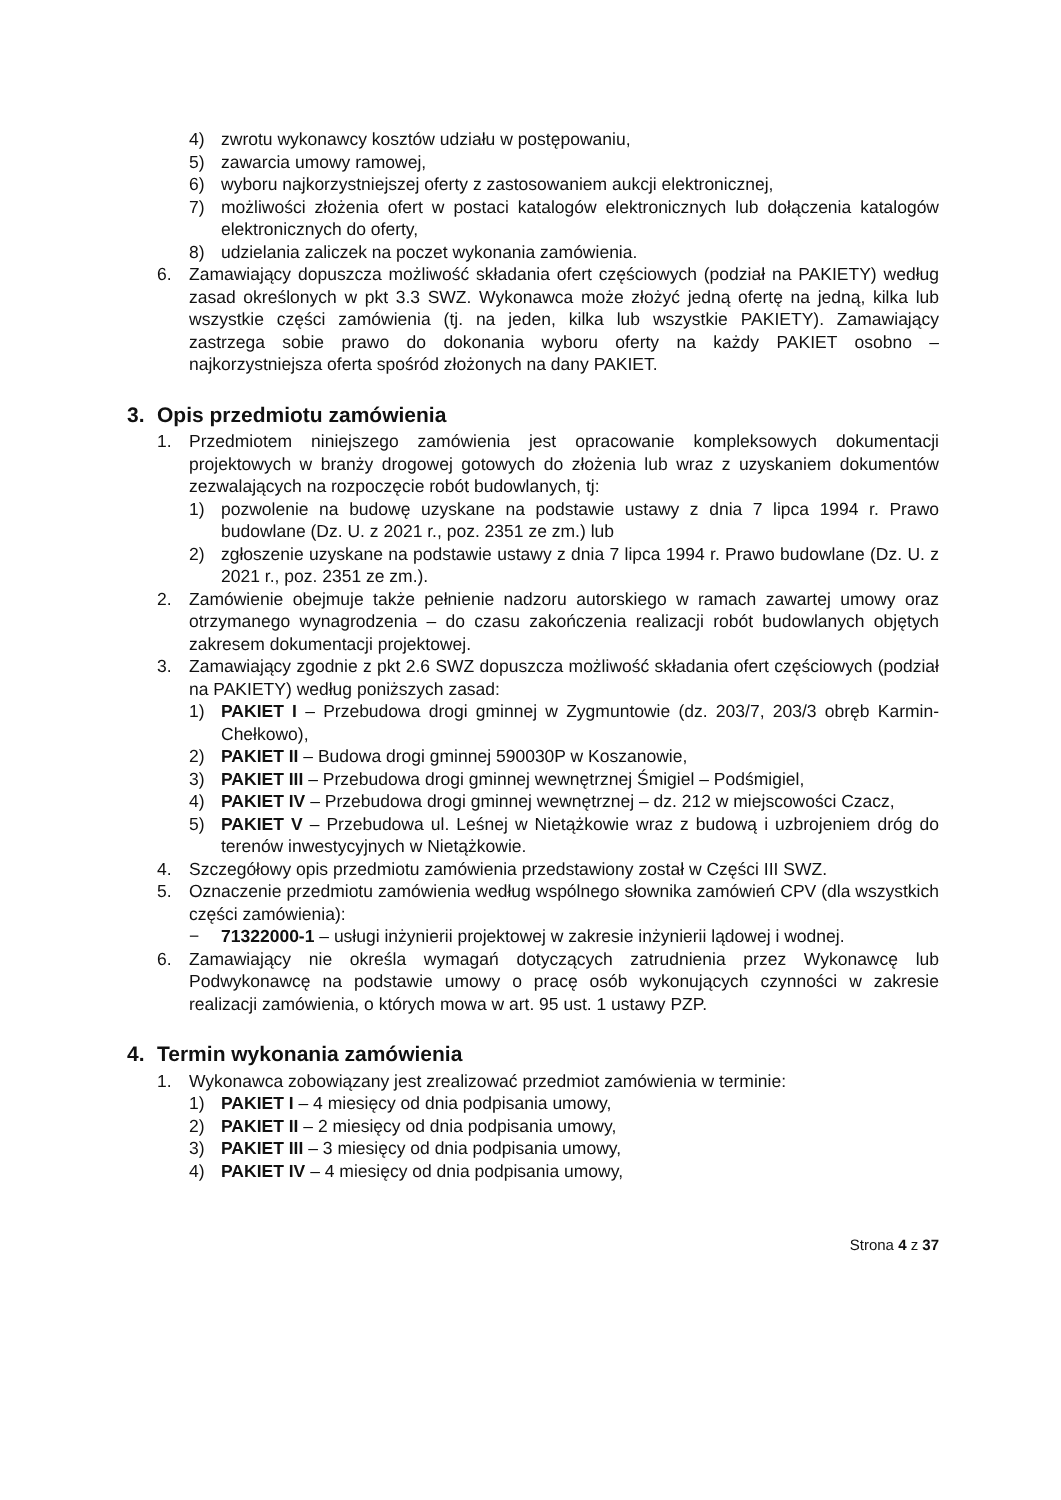4) zwrotu wykonawcy kosztów udziału w postępowaniu,
5) zawarcia umowy ramowej,
6) wyboru najkorzystniejszej oferty z zastosowaniem aukcji elektronicznej,
7) możliwości złożenia ofert w postaci katalogów elektronicznych lub dołączenia katalogów elektronicznych do oferty,
8) udzielania zaliczek na poczet wykonania zamówienia.
6. Zamawiający dopuszcza możliwość składania ofert częściowych (podział na PAKIETY) według zasad określonych w pkt 3.3 SWZ. Wykonawca może złożyć jedną ofertę na jedną, kilka lub wszystkie części zamówienia (tj. na jeden, kilka lub wszystkie PAKIETY). Zamawiający zastrzega sobie prawo do dokonania wyboru oferty na każdy PAKIET osobno – najkorzystniejsza oferta spośród złożonych na dany PAKIET.
3. Opis przedmiotu zamówienia
1. Przedmiotem niniejszego zamówienia jest opracowanie kompleksowych dokumentacji projektowych w branży drogowej gotowych do złożenia lub wraz z uzyskaniem dokumentów zezwalających na rozpoczęcie robót budowlanych, tj:
1) pozwolenie na budowę uzyskane na podstawie ustawy z dnia 7 lipca 1994 r. Prawo budowlane (Dz. U. z 2021 r., poz. 2351 ze zm.) lub
2) zgłoszenie uzyskane na podstawie ustawy z dnia 7 lipca 1994 r. Prawo budowlane (Dz. U. z 2021 r., poz. 2351 ze zm.).
2. Zamówienie obejmuje także pełnienie nadzoru autorskiego w ramach zawartej umowy oraz otrzymanego wynagrodzenia – do czasu zakończenia realizacji robót budowlanych objętych zakresem dokumentacji projektowej.
3. Zamawiający zgodnie z pkt 2.6 SWZ dopuszcza możliwość składania ofert częściowych (podział na PAKIETY) według poniższych zasad:
1) PAKIET I – Przebudowa drogi gminnej w Zygmuntowie (dz. 203/7, 203/3 obręb Karmin-Chełkowo),
2) PAKIET II – Budowa drogi gminnej 590030P w Koszanowie,
3) PAKIET III – Przebudowa drogi gminnej wewnętrznej Śmigiel – Podśmigiel,
4) PAKIET IV – Przebudowa drogi gminnej wewnętrznej – dz. 212 w miejscowości Czacz,
5) PAKIET V – Przebudowa ul. Leśnej w Nietążkowie wraz z budową i uzbrojeniem dróg do terenów inwestycyjnych w Nietążkowie.
4. Szczegółowy opis przedmiotu zamówienia przedstawiony został w Części III SWZ.
5. Oznaczenie przedmiotu zamówienia według wspólnego słownika zamówień CPV (dla wszystkich części zamówienia):
− 71322000-1 – usługi inżynierii projektowej w zakresie inżynierii lądowej i wodnej.
6. Zamawiający nie określa wymagań dotyczących zatrudnienia przez Wykonawcę lub Podwykonawcę na podstawie umowy o pracę osób wykonujących czynności w zakresie realizacji zamówienia, o których mowa w art. 95 ust. 1 ustawy PZP.
4. Termin wykonania zamówienia
1. Wykonawca zobowiązany jest zrealizować przedmiot zamówienia w terminie:
1) PAKIET I – 4 miesięcy od dnia podpisania umowy,
2) PAKIET II – 2 miesięcy od dnia podpisania umowy,
3) PAKIET III – 3 miesięcy od dnia podpisania umowy,
4) PAKIET IV – 4 miesięcy od dnia podpisania umowy,
Strona 4 z 37